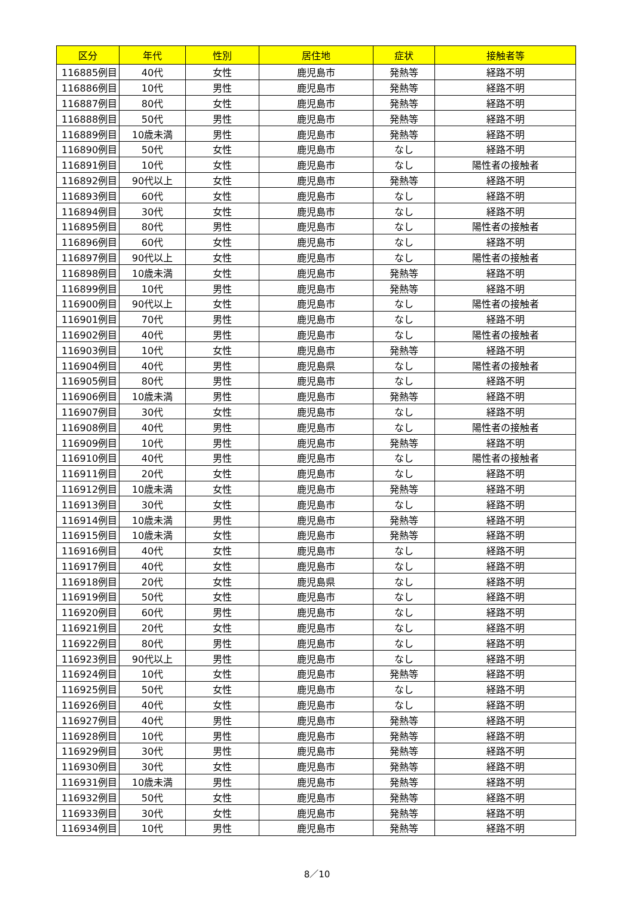| 区分 | 年代 | 性別 | 居住地 | 症状 | 接触者等 |
| --- | --- | --- | --- | --- | --- |
| 116885例目 | 40代 | 女性 | 鹿児島市 | 発熱等 | 経路不明 |
| 116886例目 | 10代 | 男性 | 鹿児島市 | 発熱等 | 経路不明 |
| 116887例目 | 80代 | 女性 | 鹿児島市 | 発熱等 | 経路不明 |
| 116888例目 | 50代 | 男性 | 鹿児島市 | 発熱等 | 経路不明 |
| 116889例目 | 10歳未満 | 男性 | 鹿児島市 | 発熱等 | 経路不明 |
| 116890例目 | 50代 | 女性 | 鹿児島市 | なし | 経路不明 |
| 116891例目 | 10代 | 女性 | 鹿児島市 | なし | 陽性者の接触者 |
| 116892例目 | 90代以上 | 女性 | 鹿児島市 | 発熱等 | 経路不明 |
| 116893例目 | 60代 | 女性 | 鹿児島市 | なし | 経路不明 |
| 116894例目 | 30代 | 女性 | 鹿児島市 | なし | 経路不明 |
| 116895例目 | 80代 | 男性 | 鹿児島市 | なし | 陽性者の接触者 |
| 116896例目 | 60代 | 女性 | 鹿児島市 | なし | 経路不明 |
| 116897例目 | 90代以上 | 女性 | 鹿児島市 | なし | 陽性者の接触者 |
| 116898例目 | 10歳未満 | 女性 | 鹿児島市 | 発熱等 | 経路不明 |
| 116899例目 | 10代 | 男性 | 鹿児島市 | 発熱等 | 経路不明 |
| 116900例目 | 90代以上 | 女性 | 鹿児島市 | なし | 陽性者の接触者 |
| 116901例目 | 70代 | 男性 | 鹿児島市 | なし | 経路不明 |
| 116902例目 | 40代 | 男性 | 鹿児島市 | なし | 陽性者の接触者 |
| 116903例目 | 10代 | 女性 | 鹿児島市 | 発熱等 | 経路不明 |
| 116904例目 | 40代 | 男性 | 鹿児島県 | なし | 陽性者の接触者 |
| 116905例目 | 80代 | 男性 | 鹿児島市 | なし | 経路不明 |
| 116906例目 | 10歳未満 | 男性 | 鹿児島市 | 発熱等 | 経路不明 |
| 116907例目 | 30代 | 女性 | 鹿児島市 | なし | 経路不明 |
| 116908例目 | 40代 | 男性 | 鹿児島市 | なし | 陽性者の接触者 |
| 116909例目 | 10代 | 男性 | 鹿児島市 | 発熱等 | 経路不明 |
| 116910例目 | 40代 | 男性 | 鹿児島市 | なし | 陽性者の接触者 |
| 116911例目 | 20代 | 女性 | 鹿児島市 | なし | 経路不明 |
| 116912例目 | 10歳未満 | 女性 | 鹿児島市 | 発熱等 | 経路不明 |
| 116913例目 | 30代 | 女性 | 鹿児島市 | なし | 経路不明 |
| 116914例目 | 10歳未満 | 男性 | 鹿児島市 | 発熱等 | 経路不明 |
| 116915例目 | 10歳未満 | 女性 | 鹿児島市 | 発熱等 | 経路不明 |
| 116916例目 | 40代 | 女性 | 鹿児島市 | なし | 経路不明 |
| 116917例目 | 40代 | 女性 | 鹿児島市 | なし | 経路不明 |
| 116918例目 | 20代 | 女性 | 鹿児島県 | なし | 経路不明 |
| 116919例目 | 50代 | 女性 | 鹿児島市 | なし | 経路不明 |
| 116920例目 | 60代 | 男性 | 鹿児島市 | なし | 経路不明 |
| 116921例目 | 20代 | 女性 | 鹿児島市 | なし | 経路不明 |
| 116922例目 | 80代 | 男性 | 鹿児島市 | なし | 経路不明 |
| 116923例目 | 90代以上 | 男性 | 鹿児島市 | なし | 経路不明 |
| 116924例目 | 10代 | 女性 | 鹿児島市 | 発熱等 | 経路不明 |
| 116925例目 | 50代 | 女性 | 鹿児島市 | なし | 経路不明 |
| 116926例目 | 40代 | 女性 | 鹿児島市 | なし | 経路不明 |
| 116927例目 | 40代 | 男性 | 鹿児島市 | 発熱等 | 経路不明 |
| 116928例目 | 10代 | 男性 | 鹿児島市 | 発熱等 | 経路不明 |
| 116929例目 | 30代 | 男性 | 鹿児島市 | 発熱等 | 経路不明 |
| 116930例目 | 30代 | 女性 | 鹿児島市 | 発熱等 | 経路不明 |
| 116931例目 | 10歳未満 | 男性 | 鹿児島市 | 発熱等 | 経路不明 |
| 116932例目 | 50代 | 女性 | 鹿児島市 | 発熱等 | 経路不明 |
| 116933例目 | 30代 | 女性 | 鹿児島市 | 発熱等 | 経路不明 |
| 116934例目 | 10代 | 男性 | 鹿児島市 | 発熱等 | 経路不明 |
8／10